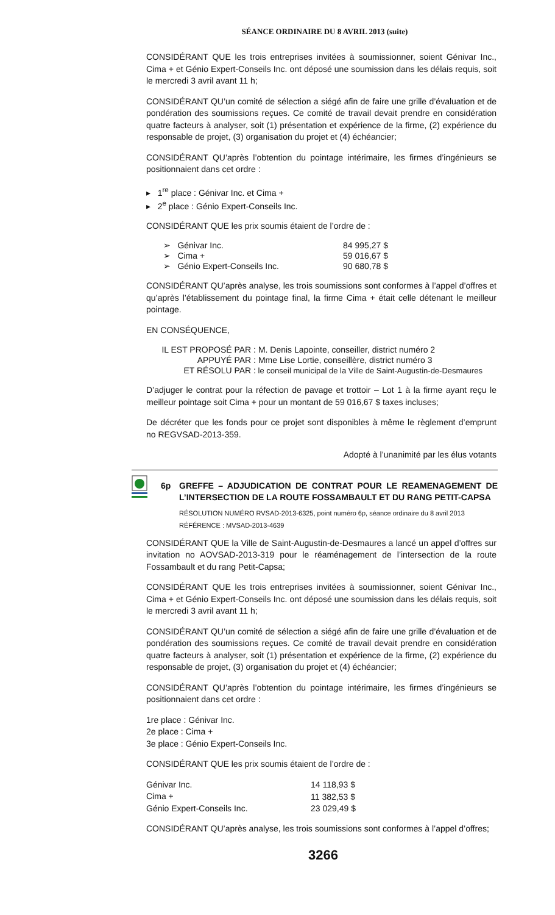SÉANCE ORDINAIRE DU 8 AVRIL 2013 (suite)
CONSIDÉRANT QUE les trois entreprises invitées à soumissionner, soient Génivar Inc., Cima + et Génio Expert-Conseils Inc. ont déposé une soumission dans les délais requis, soit le mercredi 3 avril avant 11 h;
CONSIDÉRANT QU’un comité de sélection a siégé afin de faire une grille d’évaluation et de pondération des soumissions reçues. Ce comité de travail devait prendre en considération quatre facteurs à analyser, soit (1) présentation et expérience de la firme, (2) expérience du responsable de projet, (3) organisation du projet et (4) échéancier;
CONSIDÉRANT QU’après l’obtention du pointage intérimaire, les firmes d’ingénieurs se positionnaient dans cet ordre :
▸ 1<sup>re</sup> place : Génivar Inc. et Cima +
▸ 2<sup>e</sup> place : Génio Expert-Conseils Inc.
CONSIDÉRANT QUE les prix soumis étaient de l’ordre de :
| ➢ Génivar Inc. | 84 995,27 $ |
| ➢ Cima + | 59 016,67 $ |
| ➢ Génio Expert-Conseils Inc. | 90 680,78 $ |
CONSIDÉRANT QU’après analyse, les trois soumissions sont conformes à l’appel d’offres et qu’après l’établissement du pointage final, la firme Cima + était celle détenant le meilleur pointage.
EN CONSÉQUENCE,
| IL EST PROPOSÉ PAR : | M. Denis Lapointe, conseiller, district numéro 2 |
| APPUYÉ PAR : | Mme Lise Lortie, conseillère, district numéro 3 |
| ET RÉSOLU PAR : | le conseil municipal de la Ville de Saint-Augustin-de-Desmaures |
D’adjuger le contrat pour la réfection de pavage et trottoir – Lot 1 à la firme ayant reçu le meilleur pointage soit Cima + pour un montant de 59 016,67 $ taxes incluses;
De décréter que les fonds pour ce projet sont disponibles à même le règlement d’emprunt no REGVSAD-2013-359.
Adopté à l’unanimité par les élus votants
6p GREFFE – ADJUDICATION DE CONTRAT POUR LE REAMENAGEMENT DE L’INTERSECTION DE LA ROUTE FOSSAMBAULT ET DU RANG PETIT-CAPSA
RÉSOLUTION NUMÉRO RVSAD-2013-6325, point numéro 6p, séance ordinaire du 8 avril 2013
RÉFÉRENCE : MVSAD-2013-4639
CONSIDÉRANT QUE la Ville de Saint-Augustin-de-Desmaures a lancé un appel d’offres sur invitation no AOVSAD-2013-319 pour le réaménagement de l’intersection de la route Fossambault et du rang Petit-Capsa;
CONSIDÉRANT QUE les trois entreprises invitées à soumissionner, soient Génivar Inc., Cima + et Génio Expert-Conseils Inc. ont déposé une soumission dans les délais requis, soit le mercredi 3 avril avant 11 h;
CONSIDÉRANT QU’un comité de sélection a siégé afin de faire une grille d’évaluation et de pondération des soumissions reçues. Ce comité de travail devait prendre en considération quatre facteurs à analyser, soit (1) présentation et expérience de la firme, (2) expérience du responsable de projet, (3) organisation du projet et (4) échéancier;
CONSIDÉRANT QU’après l’obtention du pointage intérimaire, les firmes d’ingénieurs se positionnaient dans cet ordre :
1re place : Génivar Inc.
2e place : Cima +
3e place : Génio Expert-Conseils Inc.
CONSIDÉRANT QUE les prix soumis étaient de l’ordre de :
| Génivar Inc. | 14 118,93 $ |
| Cima + | 11 382,53 $ |
| Génio Expert-Conseils Inc. | 23 029,49 $ |
CONSIDÉRANT QU’après analyse, les trois soumissions sont conformes à l’appel d’offres;
3266